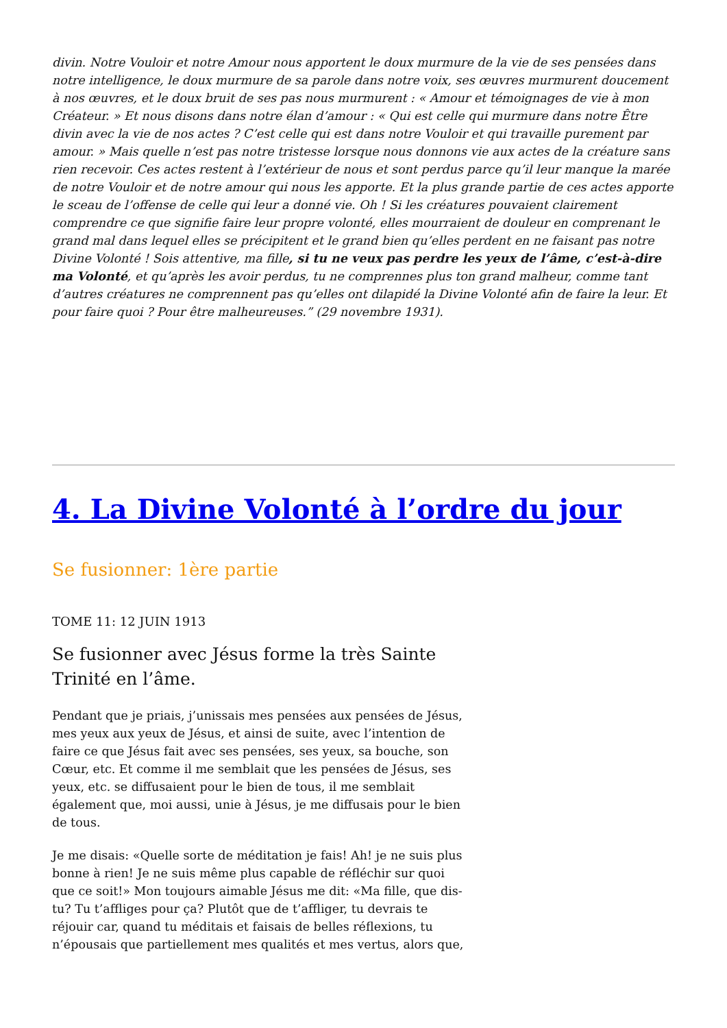divin. Notre Vouloir et notre Amour nous apportent le doux murmure de la vie de ses pensées dans notre intelligence, le doux murmure de sa parole dans notre voix, ses œuvres murmurent doucement à nos œuvres, et le doux bruit de ses pas nous murmurent : « Amour et témoignages de vie à mon Créateur. » Et nous disons dans notre élan d’amour : « Qui est celle qui murmure dans notre Être divin avec la vie de nos actes ? C’est celle qui est dans notre Vouloir et qui travaille purement par amour. » Mais quelle n’est pas notre tristesse lorsque nous donnons vie aux actes de la créature sans rien recevoir. Ces actes restent à l’extérieur de nous et sont perdus parce qu’il leur manque la marée de notre Vouloir et de notre amour qui nous les apporte. Et la plus grande partie de ces actes apporte le sceau de l’offense de celle qui leur a donné vie. Oh ! Si les créatures pouvaient clairement comprendre ce que signifie faire leur propre volonté, elles mourraient de douleur en comprenant le grand mal dans lequel elles se précipitent et le grand bien qu’elles perdent en ne faisant pas notre Divine Volonté ! Sois attentive, ma fille, si tu ne veux pas perdre les yeux de l’âme, c’est-à-dire ma Volonté, et qu’après les avoir perdus, tu ne comprennes plus ton grand malheur, comme tant d’autres créatures ne comprennent pas qu’elles ont dilapidé la Divine Volonté afin de faire la leur. Et pour faire quoi ? Pour être malheureuses.” (29 novembre 1931).
4. La Divine Volonté à l’ordre du jour
Se fusionner: 1ère partie
TOME 11: 12 JUIN 1913
Se fusionner avec Jésus forme la très Sainte Trinité en l’âme.
Pendant que je priais, j’unissais mes pensées aux pensées de Jésus, mes yeux aux yeux de Jésus, et ainsi de suite, avec l’intention de faire ce que Jésus fait avec ses pensées, ses yeux, sa bouche, son Cœur, etc. Et comme il me semblait que les pensées de Jésus, ses yeux, etc. se diffusaient pour le bien de tous, il me semblait également que, moi aussi, unie à Jésus, je me diffusais pour le bien de tous.
Je me disais: «Quelle sorte de méditation je fais! Ah! je ne suis plus bonne à rien! Je ne suis même plus capable de réfléchir sur quoi que ce soit!» Mon toujours aimable Jésus me dit: «Ma fille, que dis-tu? Tu t’affliges pour ça? Plutôt que de t’affliger, tu devrais te réjouir car, quand tu méditais et faisais de belles réflexions, tu n’épousais que partiellement mes qualités et mes vertus, alors que,